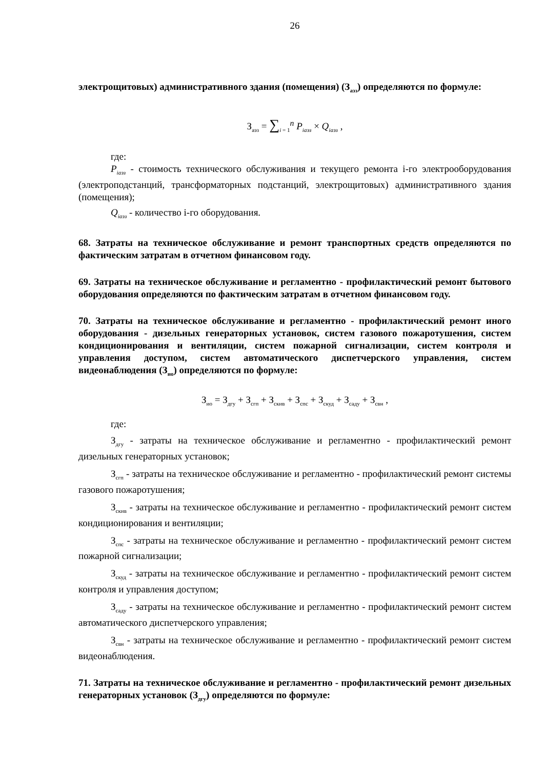26
электрощитовых) административного здания (помещения) (З<sub>аэз</sub>) определяются по формуле:
З<sub>аэз</sub> = ∑<sub>i = 1</sub><sup>n</sup> P<sub>iаэз</sub> × Q<sub>iаэз</sub> ,
где:
P<sub>iаэз</sub> - стоимость технического обслуживания и текущего ремонта i-го электрооборудования (электроподстанций, трансформаторных подстанций, электрощитовых) административного здания (помещения);
Q<sub>iаэз</sub> - количество i-го оборудования.
68. Затраты на техническое обслуживание и ремонт транспортных средств определяются по фактическим затратам в отчетном финансовом году.
69. Затраты на техническое обслуживание и регламентно - профилактический ремонт бытового оборудования определяются по фактическим затратам в отчетном финансовом году.
70. Затраты на техническое обслуживание и регламентно - профилактический ремонт иного оборудования - дизельных генераторных установок, систем газового пожаротушения, систем кондиционирования и вентиляции, систем пожарной сигнализации, систем контроля и управления доступом, систем автоматического диспетчерского управления, систем видеонаблюдения (З<sub>ио</sub>) определяются по формуле:
З<sub>ио</sub> = З<sub>дгу</sub> + З<sub>сгп</sub> + З<sub>скив</sub> + З<sub>спс</sub> + З<sub>скуд</sub> + З<sub>саду</sub> + З<sub>свн</sub> ,
где:
З<sub>дгу</sub> - затраты на техническое обслуживание и регламентно - профилактический ремонт дизельных генераторных установок;
З<sub>сгп</sub> - затраты на техническое обслуживание и регламентно - профилактический ремонт системы газового пожаротушения;
З<sub>скив</sub> - затраты на техническое обслуживание и регламентно - профилактический ремонт систем кондиционирования и вентиляции;
З<sub>спс</sub> - затраты на техническое обслуживание и регламентно - профилактический ремонт систем пожарной сигнализации;
З<sub>скуд</sub> - затраты на техническое обслуживание и регламентно - профилактический ремонт систем контроля и управления доступом;
З<sub>саду</sub> - затраты на техническое обслуживание и регламентно - профилактический ремонт систем автоматического диспетчерского управления;
З<sub>свн</sub> - затраты на техническое обслуживание и регламентно - профилактический ремонт систем видеонаблюдения.
71. Затраты на техническое обслуживание и регламентно - профилактический ремонт дизельных генераторных установок (З<sub>дгу</sub>) определяются по формуле: